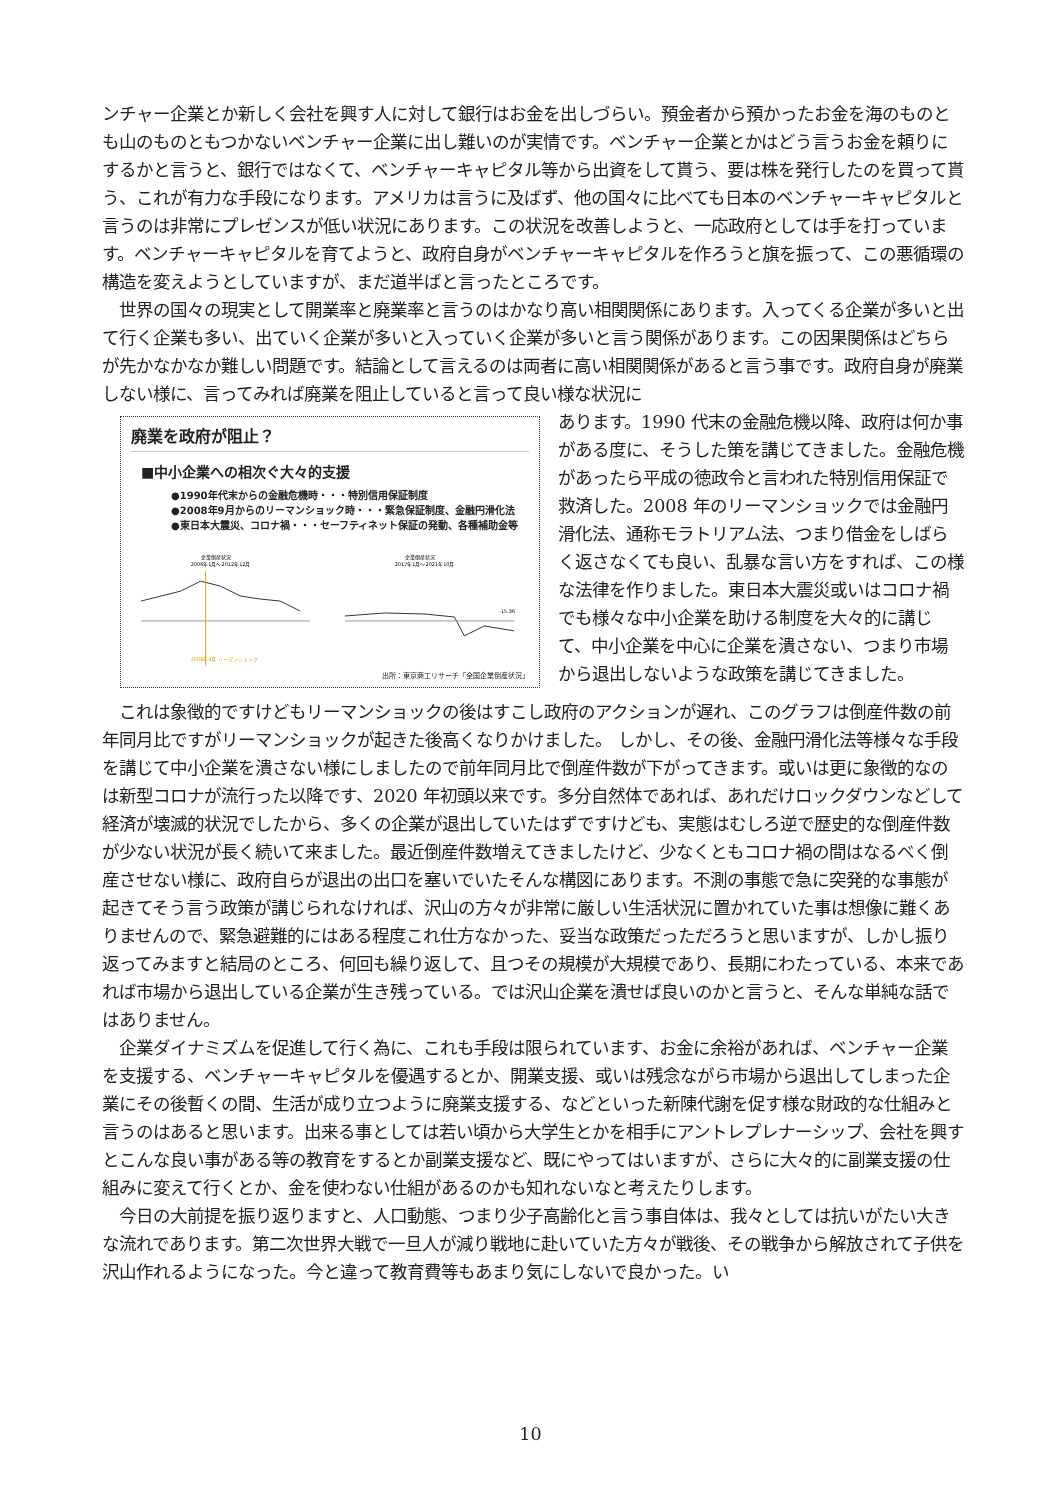ンチャー企業とか新しく会社を興す人に対して銀行はお金を出しづらい。預金者から預かったお金を海のものとも山のものともつかないベンチャー企業に出し難いのが実情です。ベンチャー企業とかはどう言うお金を頼りにするかと言うと、銀行ではなくて、ベンチャーキャピタル等から出資をして貰う、要は株を発行したのを買って貰う、これが有力な手段になります。アメリカは言うに及ばず、他の国々に比べても日本のベンチャーキャピタルと言うのは非常にプレゼンスが低い状況にあります。この状況を改善しようと、一応政府としては手を打っています。ベンチャーキャピタルを育てようと、政府自身がベンチャーキャピタルを作ろうと旗を振って、この悪循環の構造を変えようとしていますが、まだ道半ばと言ったところです。
　世界の国々の現実として開業率と廃業率と言うのはかなり高い相関関係にあります。入ってくる企業が多いと出て行く企業も多い、出ていく企業が多いと入っていく企業が多いと言う関係があります。この因果関係はどちらが先かなかなか難しい問題です。結論として言えるのは両者に高い相関関係があると言う事です。政府自身が廃業しない様に、言ってみれば廃業を阻止していると言って良い様な状況に
廃業を政府が阻止？
■中小企業への相次ぐ大々的支援
●1990年代末からの金融危機時・・・特別信用保証制度
●2008年9月からのリーマンショック時・・・緊急保証制度、金融円滑化法
●東日本大震災、コロナ禍・・・セーフティネット保証の発動、各種補助金等
企業倒産状況
2006年1月～2012年12月
2008年9月 リーマンショック
企業倒産状況
2017年1月～2021年10月
-15.36
出所：東京商工リサーチ「全国企業倒産状況」
あります。1990 代末の金融危機以降、政府は何か事がある度に、そうした策を講じてきました。金融危機があったら平成の徳政令と言われた特別信用保証で救済した。2008 年のリーマンショックでは金融円滑化法、通称モラトリアム法、つまり借金をしばらく返さなくても良い、乱暴な言い方をすれば、この様な法律を作りました。東日本大震災或いはコロナ禍でも様々な中小企業を助ける制度を大々的に講じて、中小企業を中心に企業を潰さない、つまり市場から退出しないような政策を講じてきました。
　これは象徴的ですけどもリーマンショックの後はすこし政府のアクションが遅れ、このグラフは倒産件数の前年同月比ですがリーマンショックが起きた後高くなりかけました。 しかし、その後、金融円滑化法等様々な手段を講じて中小企業を潰さない様にしましたので前年同月比で倒産件数が下がってきます。或いは更に象徴的なのは新型コロナが流行った以降です、2020 年初頭以来です。多分自然体であれば、あれだけロックダウンなどして経済が壊滅的状況でしたから、多くの企業が退出していたはずですけども、実態はむしろ逆で歴史的な倒産件数が少ない状況が長く続いて来ました。最近倒産件数増えてきましたけど、少なくともコロナ禍の間はなるべく倒産させない様に、政府自らが退出の出口を塞いでいたそんな構図にあります。不測の事態で急に突発的な事態が起きてそう言う政策が講じられなければ、沢山の方々が非常に厳しい生活状況に置かれていた事は想像に難くありませんので、緊急避難的にはある程度これ仕方なかった、妥当な政策だっただろうと思いますが、しかし振り返ってみますと結局のところ、何回も繰り返して、且つその規模が大規模であり、長期にわたっている、本来であれば市場から退出している企業が生き残っている。では沢山企業を潰せば良いのかと言うと、そんな単純な話ではありません。
　企業ダイナミズムを促進して行く為に、これも手段は限られています、お金に余裕があれば、ベンチャー企業を支援する、ベンチャーキャピタルを優遇するとか、開業支援、或いは残念ながら市場から退出してしまった企業にその後暫くの間、生活が成り立つように廃業支援する、などといった新陳代謝を促す様な財政的な仕組みと言うのはあると思います。出来る事としては若い頃から大学生とかを相手にアントレプレナーシップ、会社を興すとこんな良い事がある等の教育をするとか副業支援など、既にやってはいますが、さらに大々的に副業支援の仕組みに変えて行くとか、金を使わない仕組があるのかも知れないなと考えたりします。
　今日の大前提を振り返りますと、人口動態、つまり少子高齢化と言う事自体は、我々としては抗いがたい大きな流れであります。第二次世界大戦で一旦人が減り戦地に赴いていた方々が戦後、その戦争から解放されて子供を沢山作れるようになった。今と違って教育費等もあまり気にしないで良かった。い
10